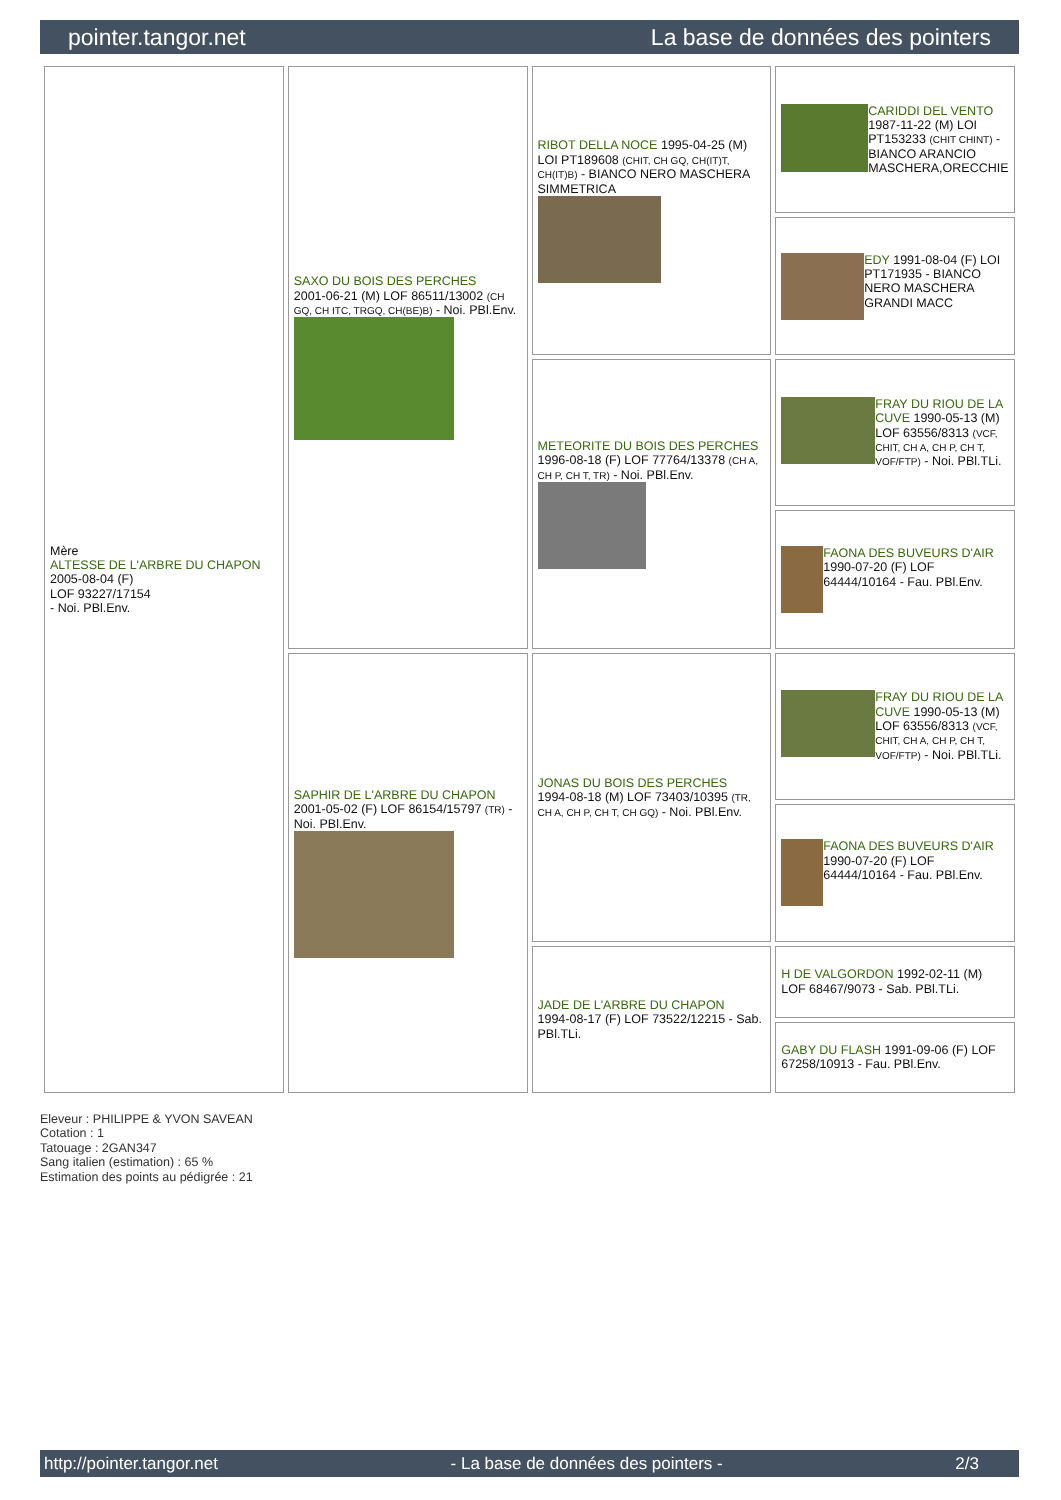pointer.tangor.net La base de données des pointers
| Mère ALTESSE DE L'ARBRE DU CHAPON 2005-08-04 (F) LOF 93227/17154 - Noi. PBl.Env. | SAXO DU BOIS DES PERCHES 2001-06-21 (M) LOF 86511/13002 (CH GQ, CH ITC, TRGQ, CH(BE)B) - Noi. PBl.Env. | RIBOT DELLA NOCE 1995-04-25 (M) LOI PT189608 (CHIT, CH GQ, CH(IT)T, CH(IT)B) - BIANCO NERO MASCHERA SIMMETRICA | CARIDDI DEL VENTO 1987-11-22 (M) LOI PT153233 (CHIT CHINT) - BIANCO ARANCIO MASCHERA,ORECCHIE |
| | | | EDY 1991-08-04 (F) LOI PT171935 - BIANCO NERO MASCHERA GRANDI MACC |
| | | METEORITE DU BOIS DES PERCHES 1996-08-18 (F) LOF 77764/13378 (CH A, CH P, CH T, TR) - Noi. PBl.Env. | FRAY DU RIOU DE LA CUVE 1990-05-13 (M) LOF 63556/8313 (VCF, CHIT, CH A, CH P, CH T, VOF/FTP) - Noi. PBl.TLi. |
| | | | FAONA DES BUVEURS D'AIR 1990-07-20 (F) LOF 64444/10164 - Fau. PBl.Env. |
| | SAPHIR DE L'ARBRE DU CHAPON 2001-05-02 (F) LOF 86154/15797 (TR) - Noi. PBl.Env. | JONAS DU BOIS DES PERCHES 1994-08-18 (M) LOF 73403/10395 (TR, CH A, CH P, CH T, CH GQ) - Noi. PBl.Env. | FRAY DU RIOU DE LA CUVE 1990-05-13 (M) LOF 63556/8313 (VCF, CHIT, CH A, CH P, CH T, VOF/FTP) - Noi. PBl.TLi. |
| | | | FAONA DES BUVEURS D'AIR 1990-07-20 (F) LOF 64444/10164 - Fau. PBl.Env. |
| | | JADE DE L'ARBRE DU CHAPON 1994-08-17 (F) LOF 73522/12215 - Sab. PBl.TLi. | H DE VALGORDON 1992-02-11 (M) LOF 68467/9073 - Sab. PBl.TLi. |
| | | | GABY DU FLASH 1991-09-06 (F) LOF 67258/10913 - Fau. PBl.Env. |
Eleveur : PHILIPPE & YVON SAVEAN
Cotation : 1
Tatouage : 2GAN347
Sang italien (estimation) : 65 %
Estimation des points au pédigrée : 21
http://pointer.tangor.net - La base de données des pointers - 2/3